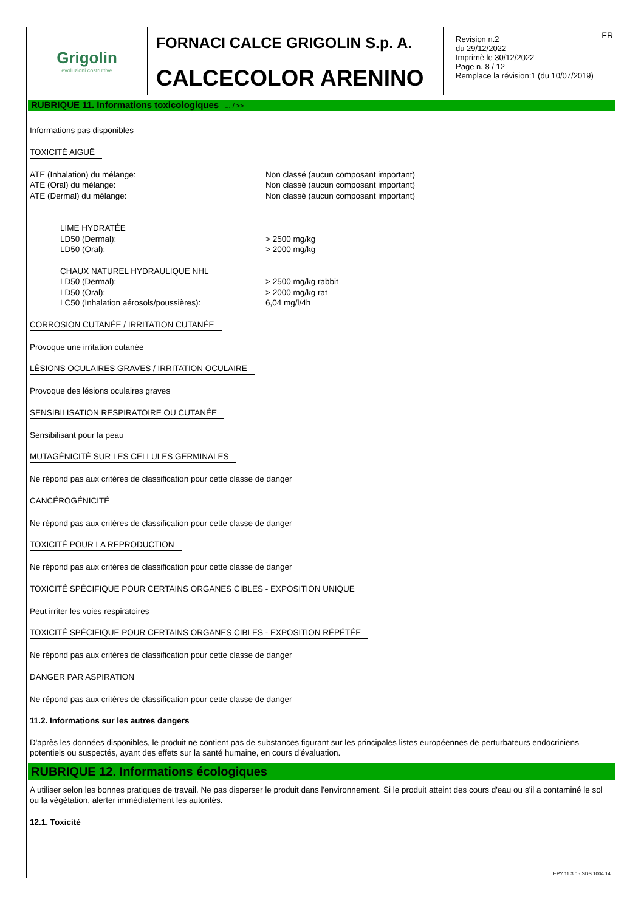Grigolin
evoluzioni costruttive
FORNACI CALCE GRIGOLIN S.p. A.
CALCECOLOR ARENINO
FR
Revision n.2
du 29/12/2022
Imprimè le 30/12/2022
Page n. 8 / 12
Remplace la révision:1 (du 10/07/2019)
RUBRIQUE 11. Informations toxicologiques ... / >>
Informations pas disponibles
TOXICITÉ AIGUË
ATE (Inhalation) du mélange: Non classé (aucun composant important)
ATE (Oral) du mélange: Non classé (aucun composant important)
ATE (Dermal) du mélange: Non classé (aucun composant important)
LIME HYDRATÉE
LD50 (Dermal): > 2500 mg/kg
LD50 (Oral): > 2000 mg/kg
CHAUX NATUREL HYDRAULIQUE NHL
LD50 (Dermal): > 2500 mg/kg rabbit
LD50 (Oral): > 2000 mg/kg rat
LC50 (Inhalation aérosols/poussières): 6,04 mg/l/4h
CORROSION CUTANÉE / IRRITATION CUTANÉE
Provoque une irritation cutanée
LÉSIONS OCULAIRES GRAVES / IRRITATION OCULAIRE
Provoque des lésions oculaires graves
SENSIBILISATION RESPIRATOIRE OU CUTANÉE
Sensibilisant pour la peau
MUTAGÉNICITÉ SUR LES CELLULES GERMINALES
Ne répond pas aux critères de classification pour cette classe de danger
CANCÉROGÉNICITÉ
Ne répond pas aux critères de classification pour cette classe de danger
TOXICITÉ POUR LA REPRODUCTION
Ne répond pas aux critères de classification pour cette classe de danger
TOXICITÉ SPÉCIFIQUE POUR CERTAINS ORGANES CIBLES - EXPOSITION UNIQUE
Peut irriter les voies respiratoires
TOXICITÉ SPÉCIFIQUE POUR CERTAINS ORGANES CIBLES - EXPOSITION RÉPÉTÉE
Ne répond pas aux critères de classification pour cette classe de danger
DANGER PAR ASPIRATION
Ne répond pas aux critères de classification pour cette classe de danger
11.2. Informations sur les autres dangers
D'après les données disponibles, le produit ne contient pas de substances figurant sur les principales listes européennes de perturbateurs endocriniens potentiels ou suspectés, ayant des effets sur la santé humaine, en cours d'évaluation.
RUBRIQUE 12. Informations écologiques
A utiliser selon les bonnes pratiques de travail. Ne pas disperser le produit dans l'environnement. Si le produit atteint des cours d'eau ou s'il a contaminé le sol ou la végétation, alerter immédiatement les autorités.
12.1. Toxicité
EPY 11.3.0 - SDS 1004.14